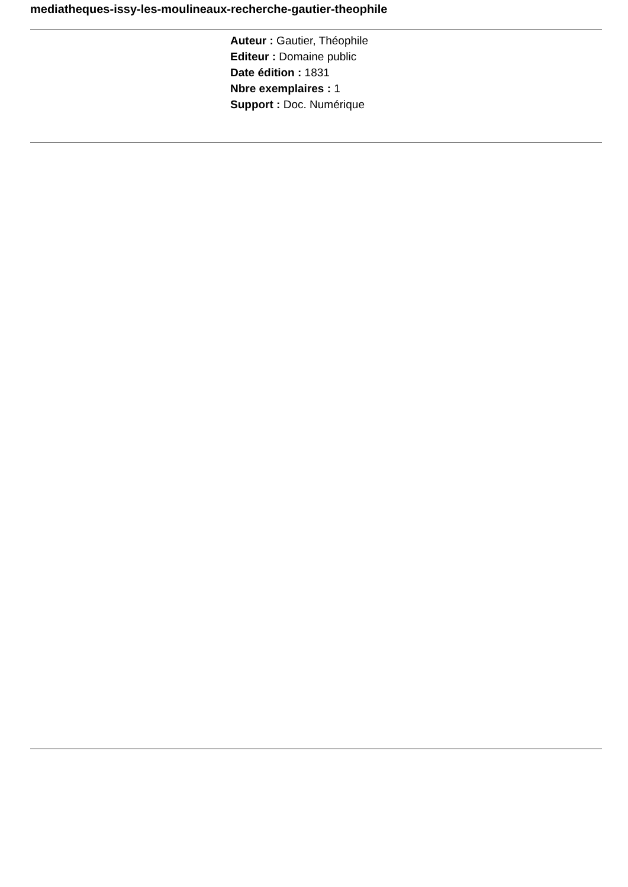mediatheques-issy-les-moulineaux-recherche-gautier-theophile
Auteur : Gautier, Théophile
Editeur : Domaine public
Date édition : 1831
Nbre exemplaires : 1
Support : Doc. Numérique